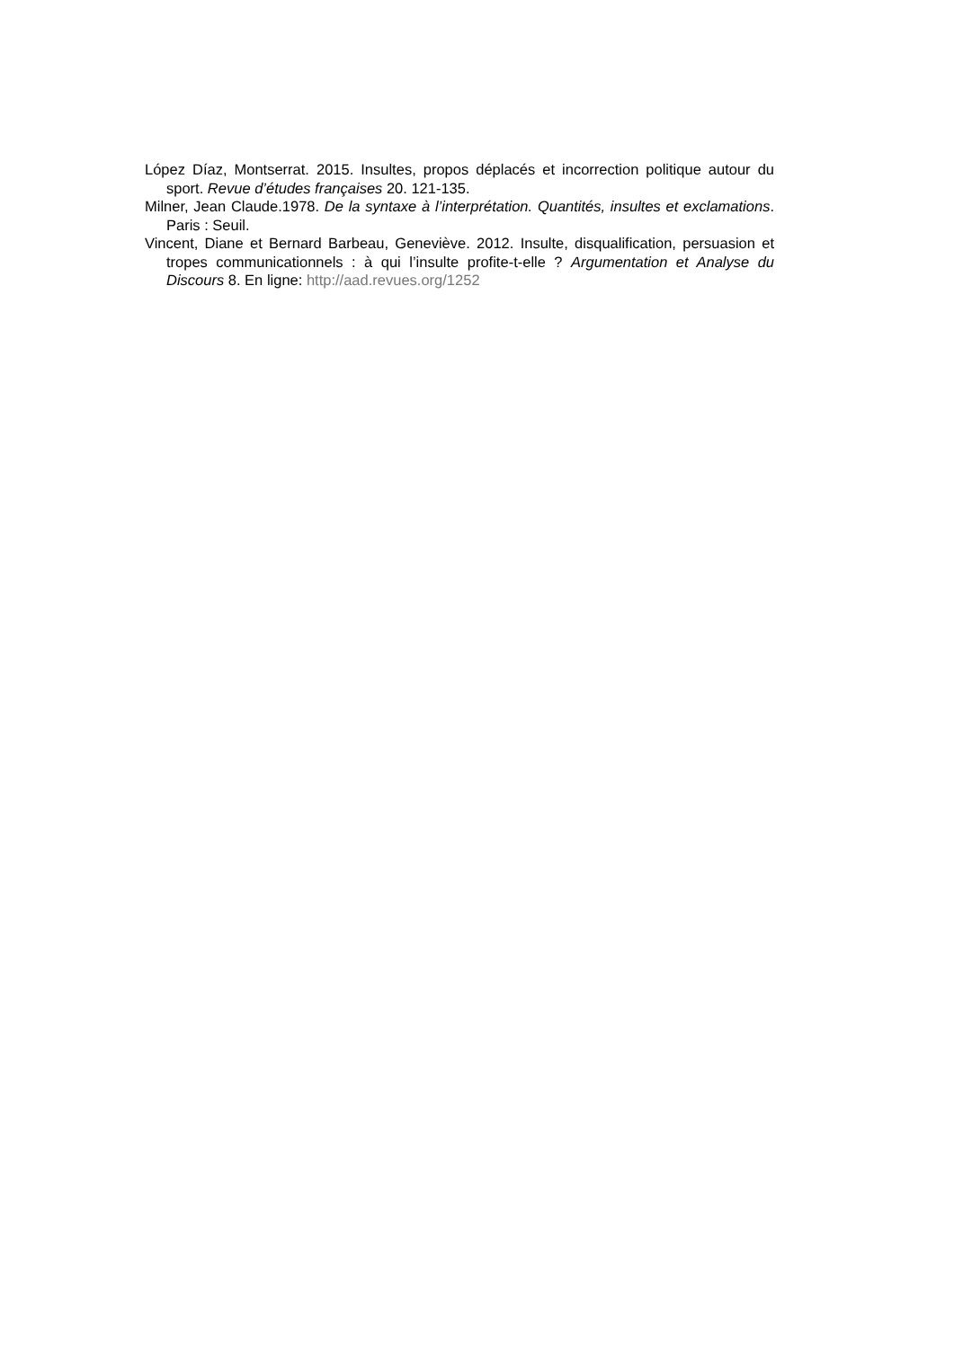López Díaz, Montserrat. 2015. Insultes, propos déplacés et incorrection politique autour du sport. Revue d’études françaises 20. 121-135.
Milner, Jean Claude.1978. De la syntaxe à l’interprétation. Quantités, insultes et exclamations. Paris : Seuil.
Vincent, Diane et Bernard Barbeau, Geneviève. 2012. Insulte, disqualification, persuasion et tropes communicationnels : à qui l’insulte profite-t-elle ? Argumentation et Analyse du Discours 8. En ligne: http://aad.revues.org/1252